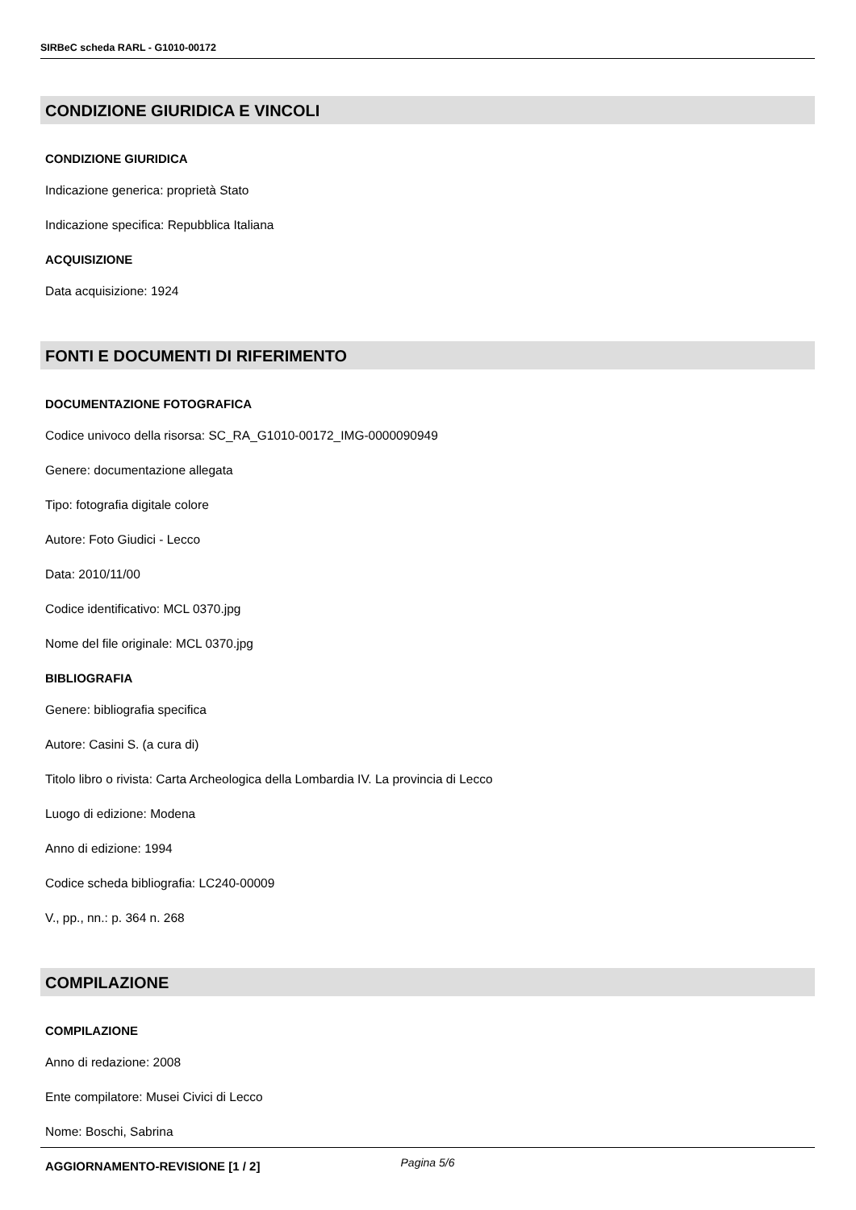SIRBeC scheda RARL - G1010-00172
CONDIZIONE GIURIDICA E VINCOLI
CONDIZIONE GIURIDICA
Indicazione generica: proprietà Stato
Indicazione specifica: Repubblica Italiana
ACQUISIZIONE
Data acquisizione: 1924
FONTI E DOCUMENTI DI RIFERIMENTO
DOCUMENTAZIONE FOTOGRAFICA
Codice univoco della risorsa: SC_RA_G1010-00172_IMG-0000090949
Genere: documentazione allegata
Tipo: fotografia digitale colore
Autore: Foto Giudici - Lecco
Data: 2010/11/00
Codice identificativo: MCL 0370.jpg
Nome del file originale: MCL 0370.jpg
BIBLIOGRAFIA
Genere: bibliografia specifica
Autore: Casini S. (a cura di)
Titolo libro o rivista: Carta Archeologica della Lombardia IV. La provincia di Lecco
Luogo di edizione: Modena
Anno di edizione: 1994
Codice scheda bibliografia: LC240-00009
V., pp., nn.: p. 364 n. 268
COMPILAZIONE
COMPILAZIONE
Anno di redazione: 2008
Ente compilatore: Musei Civici di Lecco
Nome: Boschi, Sabrina
AGGIORNAMENTO-REVISIONE [1 / 2]
Pagina 5/6